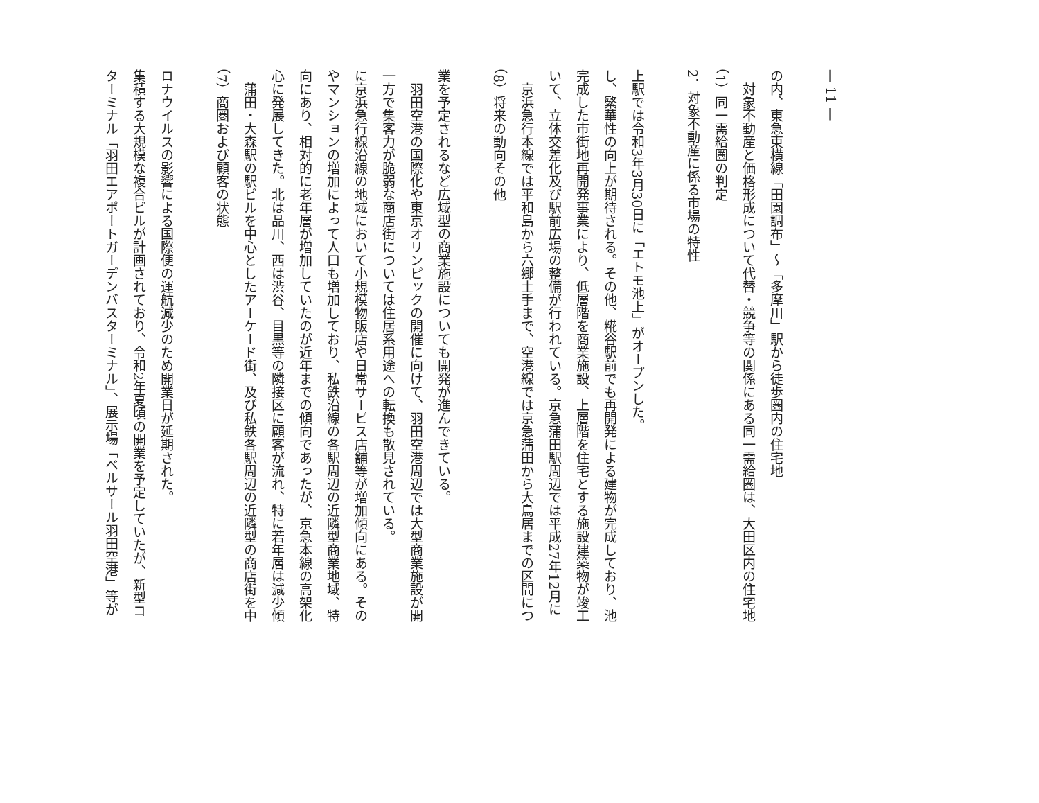ターミナル「羽田エアポートガーデンバスターミナル」、展示場「ベルサール羽田空港」等が集積する大規模な複合ビルが計画されており、令和2年夏頃の開業を予定していたが、新型コロナウイルスの影響による国際便の運航減少のため開業日が延期された。
（7）商圏および顧客の状態
　蒲田・大森駅の駅ビルを中心としたアーケード街、及び私鉄各駅周辺の近隣型の商店街を中心に発展してきた。北は品川、西は渋谷、目黒等の隣接区に顧客が流れ、特に若年層は減少傾向にあり、相対的に老年層が増加していたのが近年までの傾向であったが、京急本線の高架化やマンションの増加によって人口も増加しており、私鉄沿線の各駅周辺の近隣型商業地域、特に京浜急行線沿線の地域において小規模物販店や日常サービス店舗等が増加傾向にある。その一方で集客力が脆弱な商店街については住居系用途への転換も散見されている。
　羽田空港の国際化や東京オリンピックの開催に向けて、羽田空港周辺では大型商業施設が開業を予定されるなど広域型の商業施設についても開発が進んできている。
（8）将来の動向その他
　京浜急行本線では平和島から六郷土手まで、空港線では京急蒲田から大鳥居までの区間について、立体交差化及び駅前広場の整備が行われている。京急蒲田駅周辺では平成27年12月に完成した市街地再開発事業により、低層階を商業施設、上層階を住宅とする施設建築物が竣工し、繁華性の向上が期待される。その他、糀谷駅前でも再開発による建物が完成しており、池上駅では令和3年3月30日に「エトモ池上」がオープンした。
2．対象不動産に係る市場の特性
（1）同一需給圏の判定
　対象不動産と価格形成について代替・競争等の関係にある同一需給圏は、大田区内の住宅地の内、東急東横線「田園調布」～「多摩川」駅から徒歩圏内の住宅地
— 11 —